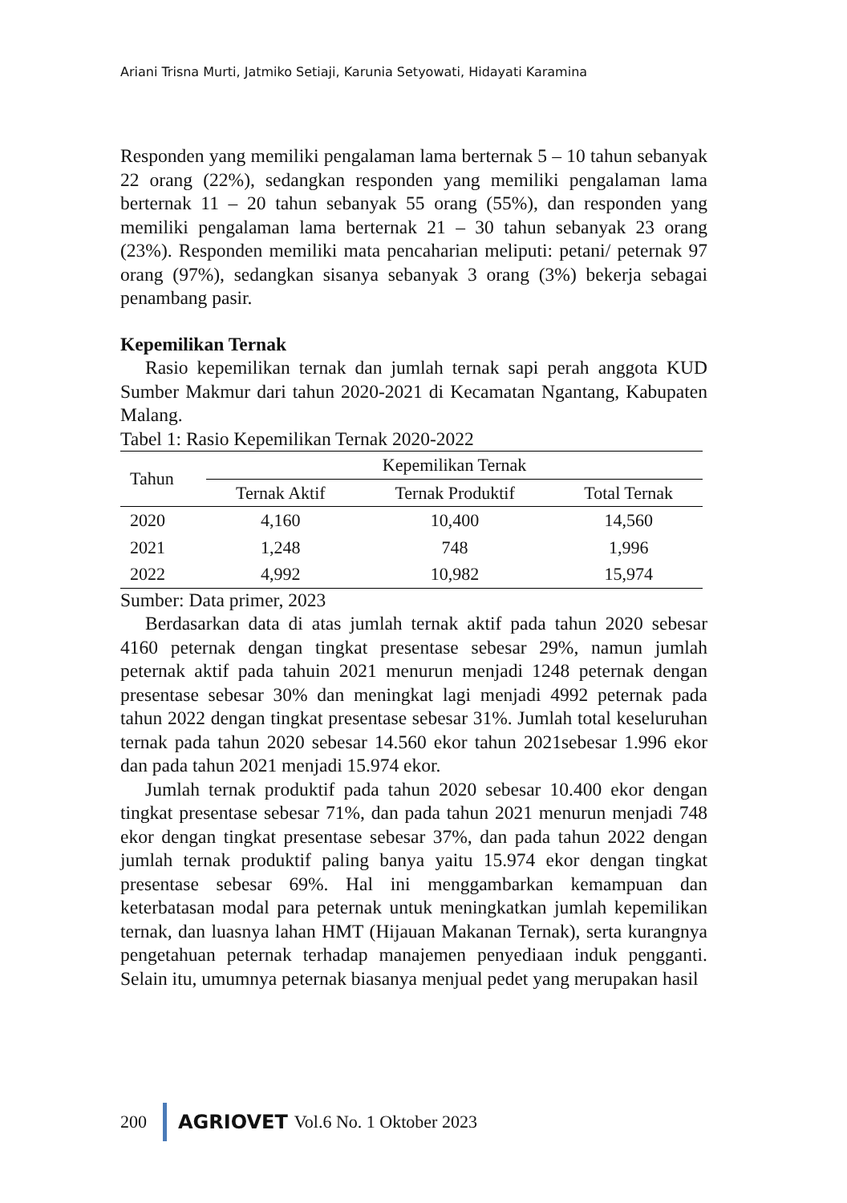Ariani Trisna Murti, Jatmiko Setiaji, Karunia Setyowati, Hidayati Karamina
Responden yang memiliki pengalaman lama berternak 5 – 10 tahun sebanyak 22 orang (22%), sedangkan responden yang memiliki pengalaman lama berternak 11 – 20 tahun sebanyak 55 orang (55%), dan responden yang memiliki pengalaman lama berternak 21 – 30 tahun sebanyak 23 orang (23%). Responden memiliki mata pencaharian meliputi: petani/ peternak 97 orang (97%), sedangkan sisanya sebanyak 3 orang (3%) bekerja sebagai penambang pasir.
Kepemilikan Ternak
Rasio kepemilikan ternak dan jumlah ternak sapi perah anggota KUD Sumber Makmur dari tahun 2020-2021 di Kecamatan Ngantang, Kabupaten Malang.
Tabel 1: Rasio Kepemilikan Ternak 2020-2022
| Tahun | Kepemilikan Ternak | | |
| --- | --- | --- | --- |
| | Ternak Aktif | Ternak Produktif | Total Ternak |
| 2020 | 4,160 | 10,400 | 14,560 |
| 2021 | 1,248 | 748 | 1,996 |
| 2022 | 4,992 | 10,982 | 15,974 |
Sumber: Data primer, 2023
Berdasarkan data di atas jumlah ternak aktif pada tahun 2020 sebesar 4160 peternak dengan tingkat presentase sebesar 29%, namun jumlah peternak aktif pada tahuin 2021 menurun menjadi 1248 peternak dengan presentase sebesar 30% dan meningkat lagi menjadi 4992 peternak pada tahun 2022 dengan tingkat presentase sebesar 31%. Jumlah total keseluruhan ternak pada tahun 2020 sebesar 14.560 ekor tahun 2021sebesar 1.996 ekor dan pada tahun 2021 menjadi 15.974 ekor.
Jumlah ternak produktif pada tahun 2020 sebesar 10.400 ekor dengan tingkat presentase sebesar 71%, dan pada tahun 2021 menurun menjadi 748 ekor dengan tingkat presentase sebesar 37%, dan pada tahun 2022 dengan jumlah ternak produktif paling banya yaitu 15.974 ekor dengan tingkat presentase sebesar 69%. Hal ini menggambarkan kemampuan dan keterbatasan modal para peternak untuk meningkatkan jumlah kepemilikan ternak, dan luasnya lahan HMT (Hijauan Makanan Ternak), serta kurangnya pengetahuan peternak terhadap manajemen penyediaan induk pengganti. Selain itu, umumnya peternak biasanya menjual pedet yang merupakan hasil
200 AGRIOVET Vol.6 No. 1 Oktober 2023